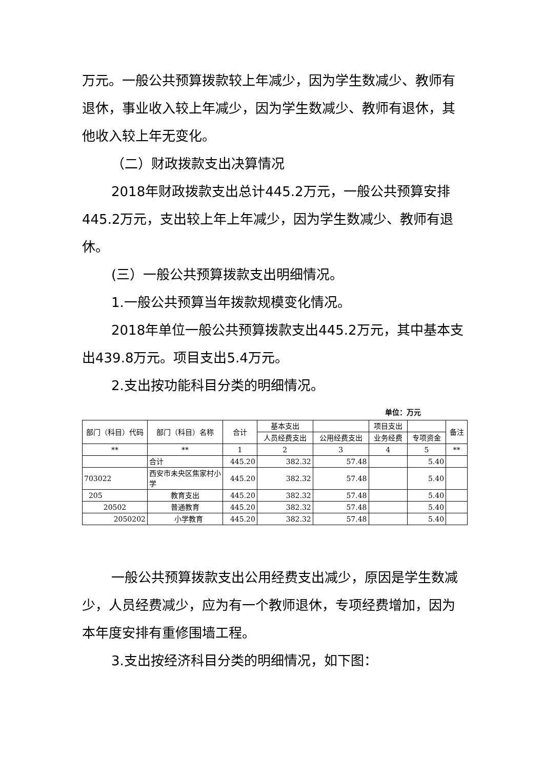万元。一般公共预算拨款较上年减少，因为学生数减少、教师有退休，事业收入较上年减少，因为学生数减少、教师有退休，其他收入较上年无变化。
（二）财政拨款支出决算情况
2018年财政拨款支出总计445.2万元，一般公共预算安排445.2万元，支出较上年上年减少，因为学生数减少、教师有退休。
(三）一般公共预算拨款支出明细情况。
1.一般公共预算当年拨款规模变化情况。
2018年单位一般公共预算拨款支出445.2万元，其中基本支出439.8万元。项目支出5.4万元。
2.支出按功能科目分类的明细情况。
单位：万元
| 部门（科目）代码 | 部门（科目）名称 | 合计 | 基本支出 | | 项目支出 | | 备注 |
| --- | --- | --- | --- | --- | --- | --- | --- |
| | | | 人员经费支出 | 公用经费支出 | 业务经费 | 专项资金 | |
| ** | ** | 1 | 2 | 3 | 4 | 5 | ** |
| | 合计 | 445.20 | 382.32 | 57.48 | | 5.40 | |
| 703022 | 西安市未央区焦家村小学 | 445.20 | 382.32 | 57.48 | | 5.40 | |
| 205 | 教育支出 | 445.20 | 382.32 | 57.48 | | 5.40 | |
| 20502 | 普通教育 | 445.20 | 382.32 | 57.48 | | 5.40 | |
| 2050202 | 小学教育 | 445.20 | 382.32 | 57.48 | | 5.40 | |
一般公共预算拨款支出公用经费支出减少，原因是学生数减少，人员经费减少，应为有一个教师退休，专项经费增加，因为本年度安排有重修围墙工程。
3.支出按经济科目分类的明细情况，如下图：